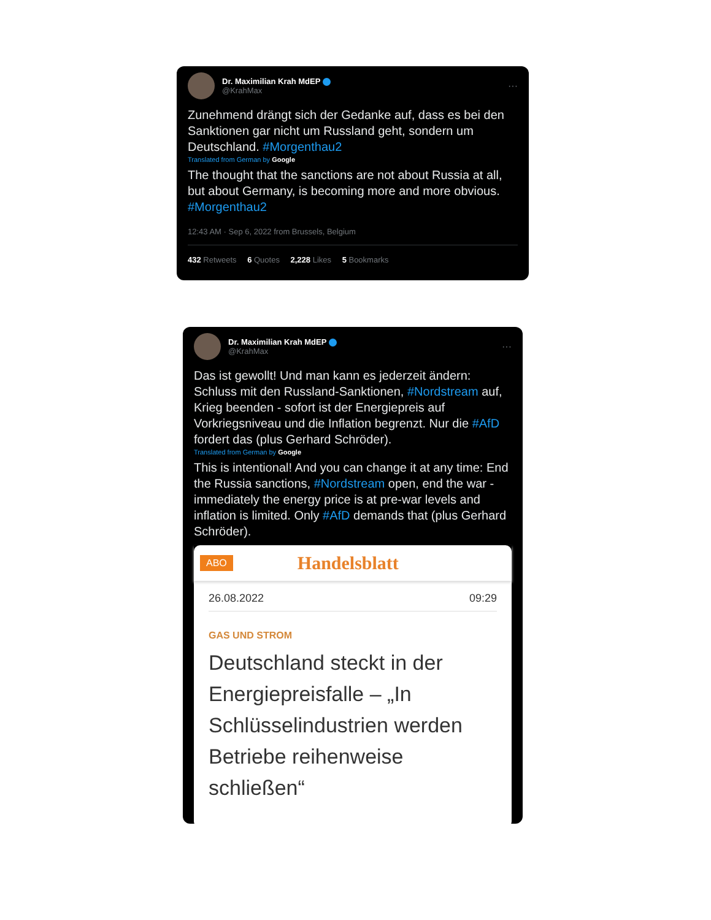Dr. Maximilian Krah MdEP
@KrahMax
···
Zunehmend drängt sich der Gedanke auf, dass es bei den Sanktionen gar nicht um Russland geht, sondern um Deutschland. #Morgenthau2
Translated from German by Google
The thought that the sanctions are not about Russia at all, but about Germany, is becoming more and more obvious. #Morgenthau2
12:43 AM · Sep 6, 2022 from Brussels, Belgium
432 Retweets 6 Quotes 2,228 Likes 5 Bookmarks
Dr. Maximilian Krah MdEP
@KrahMax
···
Das ist gewollt! Und man kann es jederzeit ändern: Schluss mit den Russland-Sanktionen, #Nordstream auf, Krieg beenden - sofort ist der Energiepreis auf Vorkriegsniveau und die Inflation begrenzt. Nur die #AfD fordert das (plus Gerhard Schröder).
Translated from German by Google
This is intentional! And you can change it at any time: End the Russia sanctions, #Nordstream open, end the war - immediately the energy price is at pre-war levels and inflation is limited. Only #AfD demands that (plus Gerhard Schröder).
ABO Handelsblatt
26.08.2022 09:29
GAS UND STROM
Deutschland steckt in der Energiepreisfalle – „In Schlüsselindustrien werden Betriebe reihenweise schließen“